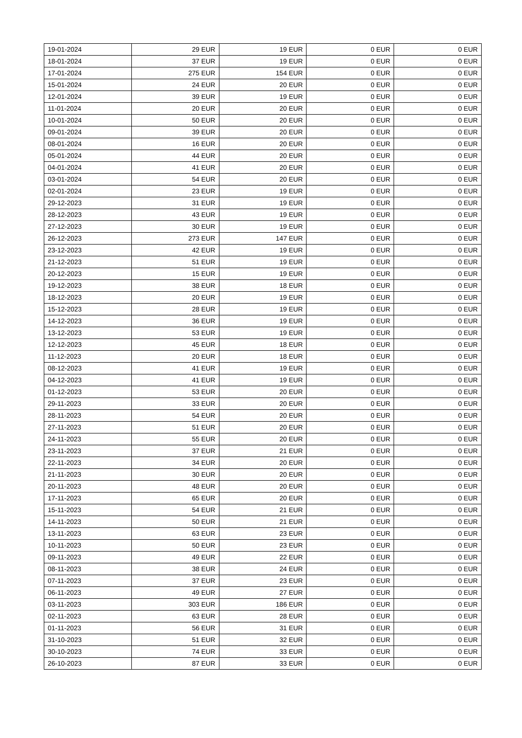| 19-01-2024 | 29 EUR | 19 EUR | 0 EUR | 0 EUR |
| 18-01-2024 | 37 EUR | 19 EUR | 0 EUR | 0 EUR |
| 17-01-2024 | 275 EUR | 154 EUR | 0 EUR | 0 EUR |
| 15-01-2024 | 24 EUR | 20 EUR | 0 EUR | 0 EUR |
| 12-01-2024 | 39 EUR | 19 EUR | 0 EUR | 0 EUR |
| 11-01-2024 | 20 EUR | 20 EUR | 0 EUR | 0 EUR |
| 10-01-2024 | 50 EUR | 20 EUR | 0 EUR | 0 EUR |
| 09-01-2024 | 39 EUR | 20 EUR | 0 EUR | 0 EUR |
| 08-01-2024 | 16 EUR | 20 EUR | 0 EUR | 0 EUR |
| 05-01-2024 | 44 EUR | 20 EUR | 0 EUR | 0 EUR |
| 04-01-2024 | 41 EUR | 20 EUR | 0 EUR | 0 EUR |
| 03-01-2024 | 54 EUR | 20 EUR | 0 EUR | 0 EUR |
| 02-01-2024 | 23 EUR | 19 EUR | 0 EUR | 0 EUR |
| 29-12-2023 | 31 EUR | 19 EUR | 0 EUR | 0 EUR |
| 28-12-2023 | 43 EUR | 19 EUR | 0 EUR | 0 EUR |
| 27-12-2023 | 30 EUR | 19 EUR | 0 EUR | 0 EUR |
| 26-12-2023 | 273 EUR | 147 EUR | 0 EUR | 0 EUR |
| 23-12-2023 | 42 EUR | 19 EUR | 0 EUR | 0 EUR |
| 21-12-2023 | 51 EUR | 19 EUR | 0 EUR | 0 EUR |
| 20-12-2023 | 15 EUR | 19 EUR | 0 EUR | 0 EUR |
| 19-12-2023 | 38 EUR | 18 EUR | 0 EUR | 0 EUR |
| 18-12-2023 | 20 EUR | 19 EUR | 0 EUR | 0 EUR |
| 15-12-2023 | 28 EUR | 19 EUR | 0 EUR | 0 EUR |
| 14-12-2023 | 36 EUR | 19 EUR | 0 EUR | 0 EUR |
| 13-12-2023 | 53 EUR | 19 EUR | 0 EUR | 0 EUR |
| 12-12-2023 | 45 EUR | 18 EUR | 0 EUR | 0 EUR |
| 11-12-2023 | 20 EUR | 18 EUR | 0 EUR | 0 EUR |
| 08-12-2023 | 41 EUR | 19 EUR | 0 EUR | 0 EUR |
| 04-12-2023 | 41 EUR | 19 EUR | 0 EUR | 0 EUR |
| 01-12-2023 | 53 EUR | 20 EUR | 0 EUR | 0 EUR |
| 29-11-2023 | 33 EUR | 20 EUR | 0 EUR | 0 EUR |
| 28-11-2023 | 54 EUR | 20 EUR | 0 EUR | 0 EUR |
| 27-11-2023 | 51 EUR | 20 EUR | 0 EUR | 0 EUR |
| 24-11-2023 | 55 EUR | 20 EUR | 0 EUR | 0 EUR |
| 23-11-2023 | 37 EUR | 21 EUR | 0 EUR | 0 EUR |
| 22-11-2023 | 34 EUR | 20 EUR | 0 EUR | 0 EUR |
| 21-11-2023 | 30 EUR | 20 EUR | 0 EUR | 0 EUR |
| 20-11-2023 | 48 EUR | 20 EUR | 0 EUR | 0 EUR |
| 17-11-2023 | 65 EUR | 20 EUR | 0 EUR | 0 EUR |
| 15-11-2023 | 54 EUR | 21 EUR | 0 EUR | 0 EUR |
| 14-11-2023 | 50 EUR | 21 EUR | 0 EUR | 0 EUR |
| 13-11-2023 | 63 EUR | 23 EUR | 0 EUR | 0 EUR |
| 10-11-2023 | 50 EUR | 23 EUR | 0 EUR | 0 EUR |
| 09-11-2023 | 49 EUR | 22 EUR | 0 EUR | 0 EUR |
| 08-11-2023 | 38 EUR | 24 EUR | 0 EUR | 0 EUR |
| 07-11-2023 | 37 EUR | 23 EUR | 0 EUR | 0 EUR |
| 06-11-2023 | 49 EUR | 27 EUR | 0 EUR | 0 EUR |
| 03-11-2023 | 303 EUR | 186 EUR | 0 EUR | 0 EUR |
| 02-11-2023 | 63 EUR | 28 EUR | 0 EUR | 0 EUR |
| 01-11-2023 | 56 EUR | 31 EUR | 0 EUR | 0 EUR |
| 31-10-2023 | 51 EUR | 32 EUR | 0 EUR | 0 EUR |
| 30-10-2023 | 74 EUR | 33 EUR | 0 EUR | 0 EUR |
| 26-10-2023 | 87 EUR | 33 EUR | 0 EUR | 0 EUR |